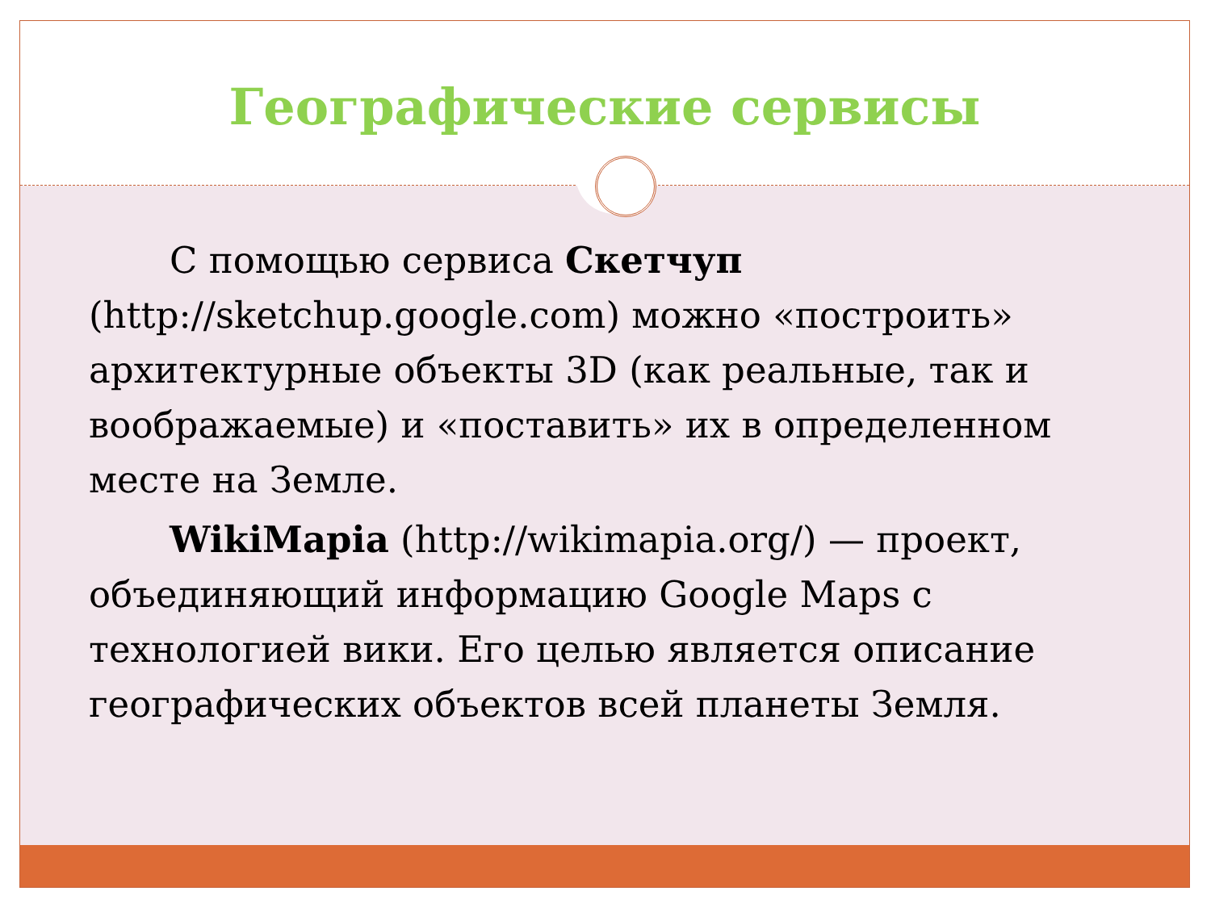Географические сервисы
С помощью сервиса Скетчуп (http://sketchup.google.com) можно «построить» архитектурные объекты 3D (как реальные, так и воображаемые) и «поставить» их в определенном месте на Земле.
WikiMapia (http://wikimapia.org/) — проект, объединяющий информацию Google Maps с технологией вики. Его целью является описание географических объектов всей планеты Земля.